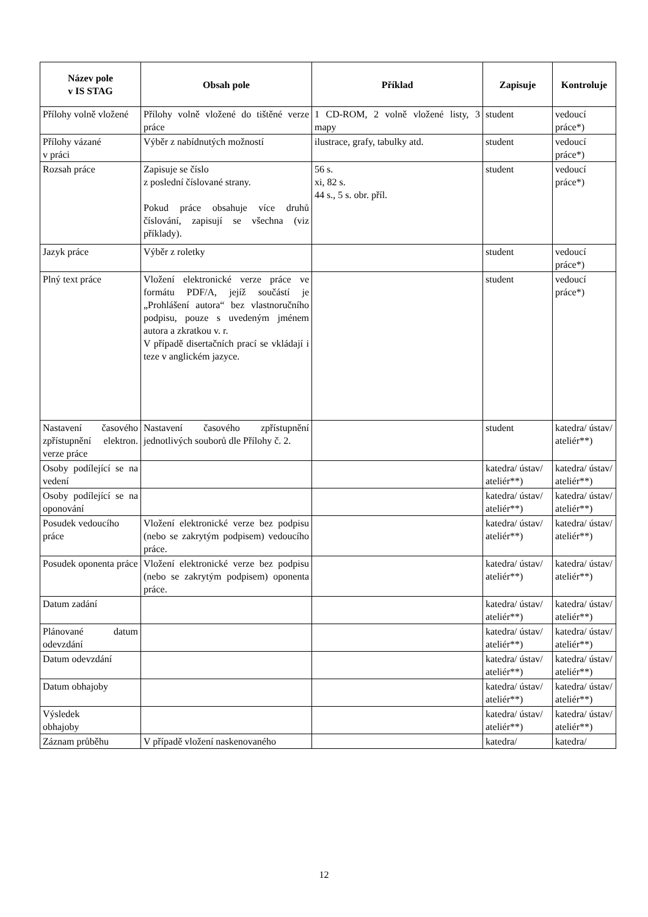| Název pole v IS STAG | Obsah pole | Příklad | Zapisuje | Kontroluje |
| --- | --- | --- | --- | --- |
| Přílohy volně vložené | Přílohy volně vložené do tištěné verze práce | 1 CD-ROM, 2 volně vložené listy, 3 mapy | student | vedoucí práce*) |
| Přílohy vázané v práci | Výběr z nabídnutých možností | ilustrace, grafy, tabulky atd. | student | vedoucí práce*) |
| Rozsah práce | Zapisuje se číslo z poslední číslované strany. Pokud práce obsahuje více druhů číslování, zapisují se všechna (viz příklady). | 56 s. xi, 82 s. 44 s., 5 s. obr. příl. | student | vedoucí práce*) |
| Jazyk práce | Výběr z roletky | | student | vedoucí práce*) |
| Plný text práce | Vložení elektronické verze práce ve formátu PDF/A, jejíž součástí je „Prohlášení autora“ bez vlastnoručního podpisu, pouze s uvedeným jménem autora a zkratkou v. r. V případě disertačních prací se vkládají i teze v anglickém jazyce. | | student | vedoucí práce*) |
| Nastavení časového zpřístupnění elektron. verze práce | Nastavení časového zpřístupnění jednotlivých souborů dle Přílohy č. 2. | | student | katedra/ ústav/ ateliér**) |
| Osoby podílející se na vedení | | | katedra/ ústav/ ateliér**) | katedra/ ústav/ ateliér**) |
| Osoby podílející se na oponování | | | katedra/ ústav/ ateliér**) | katedra/ ústav/ ateliér**) |
| Posudek vedoucího práce | Vložení elektronické verze bez podpisu (nebo se zakrytým podpisem) vedoucího práce. | | katedra/ ústav/ ateliér**) | katedra/ ústav/ ateliér**) |
| Posudek oponenta práce | Vložení elektronické verze bez podpisu (nebo se zakrytým podpisem) oponenta práce. | | katedra/ ústav/ ateliér**) | katedra/ ústav/ ateliér**) |
| Datum zadání | | | katedra/ ústav/ ateliér**) | katedra/ ústav/ ateliér**) |
| Plánované datum odevzdání | | | katedra/ ústav/ ateliér**) | katedra/ ústav/ ateliér**) |
| Datum odevzdání | | | katedra/ ústav/ ateliér**) | katedra/ ústav/ ateliér**) |
| Datum obhajoby | | | katedra/ ústav/ ateliér**) | katedra/ ústav/ ateliér**) |
| Výsledek obhajoby | | | katedra/ ústav/ ateliér**) | katedra/ ústav/ ateliér**) |
| Záznam průběhu | V případě vložení naskenovaného | | katedra/ | katedra/ |
12